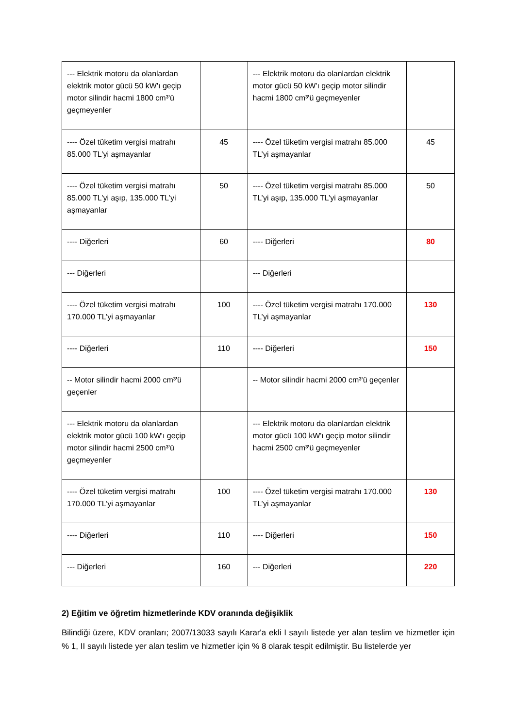| --- Elektrik motoru da olanlardan elektrik motor gücü 50 kW'ı geçip motor silindir hacmi 1800 cm³'ü geçmeyenler | | --- Elektrik motoru da olanlardan elektrik motor gücü 50 kW'ı geçip motor silindir hacmi 1800 cm³'ü geçmeyenler | |
| ---- Özel tüketim vergisi matrahı 85.000 TL’yi aşmayanlar | 45 | ---- Özel tüketim vergisi matrahı 85.000 TL’yi aşmayanlar | 45 |
| ---- Özel tüketim vergisi matrahı 85.000 TL’yi aşıp, 135.000 TL’yi aşmayanlar | 50 | ---- Özel tüketim vergisi matrahı 85.000 TL’yi aşıp, 135.000 TL’yi aşmayanlar | 50 |
| ---- Diğerleri | 60 | ---- Diğerleri | 80 |
| --- Diğerleri | | --- Diğerleri | |
| ---- Özel tüketim vergisi matrahı 170.000 TL’yi aşmayanlar | 100 | ---- Özel tüketim vergisi matrahı 170.000 TL’yi aşmayanlar | 130 |
| ---- Diğerleri | 110 | ---- Diğerleri | 150 |
| -- Motor silindir hacmi 2000 cm³'ü geçenler | | -- Motor silindir hacmi 2000 cm³'ü geçenler | |
| --- Elektrik motoru da olanlardan elektrik motor gücü 100 kW'ı geçip motor silindir hacmi 2500 cm³'ü geçmeyenler | | --- Elektrik motoru da olanlardan elektrik motor gücü 100 kW'ı geçip motor silindir hacmi 2500 cm³'ü geçmeyenler | |
| ---- Özel tüketim vergisi matrahı 170.000 TL’yi aşmayanlar | 100 | ---- Özel tüketim vergisi matrahı 170.000 TL’yi aşmayanlar | 130 |
| ---- Diğerleri | 110 | ---- Diğerleri | 150 |
| --- Diğerleri | 160 | --- Diğerleri | 220 |
2) Eğitim ve öğretim hizmetlerinde KDV oranında değişiklik
Bilindiği üzere, KDV oranları; 2007/13033 sayılı Karar'a ekli I sayılı listede yer alan teslim ve hizmetler için % 1, II sayılı listede yer alan teslim ve hizmetler için % 8 olarak tespit edilmiştir. Bu listelerde yer